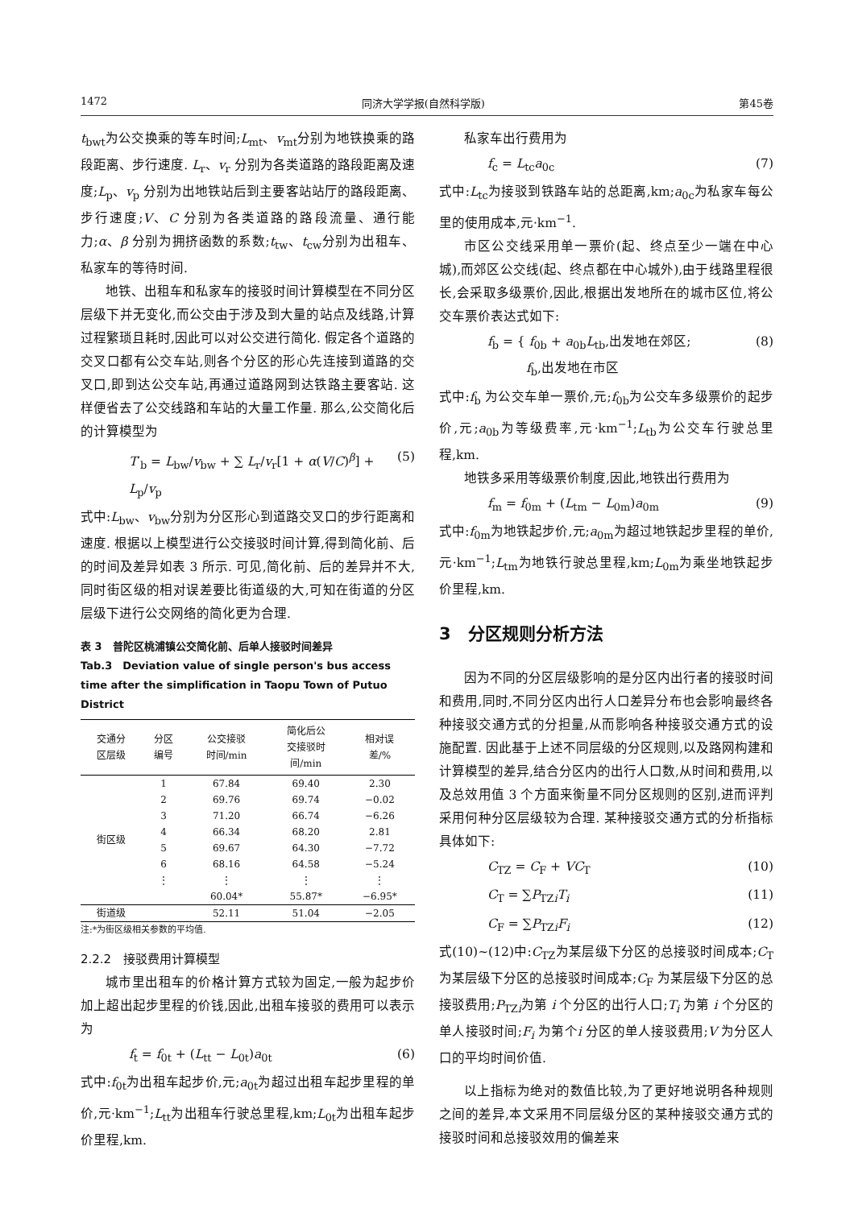1472 同济大学学报(自然科学版) 第45卷
t<sub>bwt</sub>为公交换乘的等车时间;L<sub>mt</sub>、v<sub>mt</sub>分别为地铁换乘的路段距离、步行速度. L<sub>r</sub>、v<sub>r</sub> 分别为各类道路的路段距离及速度;L<sub>p</sub>、v<sub>p</sub> 分别为出地铁站后到主要客站站厅的路段距离、步行速度;V、C 分别为各类道路的路段流量、通行能力;α、β 分别为拥挤函数的系数;t<sub>tw</sub>、t<sub>cw</sub>分别为出租车、私家车的等待时间.
地铁、出租车和私家车的接驳时间计算模型在不同分区层级下并无变化,而公交由于涉及到大量的站点及线路,计算过程繁琐且耗时,因此可以对公交进行简化. 假定各个道路的交叉口都有公交车站,则各个分区的形心先连接到道路的交叉口,即到达公交车站,再通过道路网到达铁路主要客站. 这样便省去了公交线路和车站的大量工作量. 那么,公交简化后的计算模型为
T′<sub>b</sub> = L<sub>bw</sub>/v<sub>bw</sub> + ∑ L<sub>r</sub>/v<sub>r</sub>[1 + α(V/C)<sup>β</sup>] + L<sub>p</sub>/v<sub>p</sub> (5)
式中:L<sub>bw</sub>、v<sub>bw</sub>分别为分区形心到道路交叉口的步行距离和速度. 根据以上模型进行公交接驳时间计算,得到简化前、后的时间及差异如表 3 所示. 可见,简化前、后的差异并不大,同时街区级的相对误差要比街道级的大,可知在街道的分区层级下进行公交网络的简化更为合理.
表 3　普陀区桃浦镇公交简化前、后单人接驳时间差异
Tab.3　Deviation value of single person's bus access time after the simplification in Taopu Town of Putuo District
| 交通分 区层级 | 分区 编号 | 公交接驳 时间/min | 简化后公 交接驳时 间/min | 相对误 差/% |
| --- | --- | --- | --- | --- |
| 街区级 | 1 | 67.84 | 69.40 | 2.30 |
| | 2 | 69.76 | 69.74 | −0.02 |
| | 3 | 71.20 | 66.74 | −6.26 |
| | 4 | 66.34 | 68.20 | 2.81 |
| | 5 | 69.67 | 64.30 | −7.72 |
| | 6 | 68.16 | 64.58 | −5.24 |
| | ⋮ | ⋮ | ⋮ | ⋮ |
| | | 60.04* | 55.87* | −6.95* |
| 街道级 | | 52.11 | 51.04 | −2.05 |
注:*为街区级相关参数的平均值.
2.2.2　接驳费用计算模型
城市里出租车的价格计算方式较为固定,一般为起步价加上超出起步里程的价钱,因此,出租车接驳的费用可以表示为
f<sub>t</sub> = f<sub>0t</sub> + (L<sub>tt</sub> − L<sub>0t</sub>)a<sub>0t</sub> (6)
式中:f<sub>0t</sub>为出租车起步价,元;a<sub>0t</sub>为超过出租车起步里程的单价,元·km<sup>−1</sup>;L<sub>tt</sub>为出租车行驶总里程,km;L<sub>0t</sub>为出租车起步价里程,km.
私家车出行费用为
f<sub>c</sub> = L<sub>tc</sub>a<sub>0c</sub> (7)
式中:L<sub>tc</sub>为接驳到铁路车站的总距离,km;a<sub>0c</sub>为私家车每公里的使用成本,元·km<sup>−1</sup>.
市区公交线采用单一票价(起、终点至少一端在中心城),而郊区公交线(起、终点都在中心城外),由于线路里程很长,会采取多级票价,因此,根据出发地所在的城市区位,将公交车票价表达式如下:
f<sub>b</sub> = { f<sub>0b</sub> + a<sub>0b</sub>L<sub>tb</sub>,出发地在郊区;
　　　f<sub>b</sub>,出发地在市区 (8)
式中:f<sub>b</sub> 为公交车单一票价,元;f<sub>0b</sub>为公交车多级票价的起步价,元;a<sub>0b</sub>为等级费率,元·km<sup>−1</sup>;L<sub>tb</sub>为公交车行驶总里程,km.
地铁多采用等级票价制度,因此,地铁出行费用为
f<sub>m</sub> = f<sub>0m</sub> + (L<sub>tm</sub> − L<sub>0m</sub>)a<sub>0m</sub> (9)
式中:f<sub>0m</sub>为地铁起步价,元;a<sub>0m</sub>为超过地铁起步里程的单价,元·km<sup>−1</sup>;L<sub>tm</sub>为地铁行驶总里程,km;L<sub>0m</sub>为乘坐地铁起步价里程,km.
3　分区规则分析方法
因为不同的分区层级影响的是分区内出行者的接驳时间和费用,同时,不同分区内出行人口差异分布也会影响最终各种接驳交通方式的分担量,从而影响各种接驳交通方式的设施配置. 因此基于上述不同层级的分区规则,以及路网构建和计算模型的差异,结合分区内的出行人口数,从时间和费用,以及总效用值 3 个方面来衡量不同分区规则的区别,进而评判采用何种分区层级较为合理. 某种接驳交通方式的分析指标具体如下:
C<sub>TZ</sub> = C<sub>F</sub> + VC<sub>T</sub> (10)
C<sub>T</sub> = ∑P<sub>TZi</sub>T<sub>i</sub> (11)
C<sub>F</sub> = ∑P<sub>TZi</sub>F<sub>i</sub> (12)
式(10)~(12)中:C<sub>TZ</sub>为某层级下分区的总接驳时间成本;C<sub>T</sub> 为某层级下分区的总接驳时间成本;C<sub>F</sub> 为某层级下分区的总接驳费用;P<sub>TZi</sub>为第 i 个分区的出行人口;T<sub>i</sub> 为第 i 个分区的单人接驳时间;F<sub>i</sub> 为第个i 分区的单人接驳费用;V 为分区人口的平均时间价值.
以上指标为绝对的数值比较,为了更好地说明各种规则之间的差异,本文采用不同层级分区的某种接驳交通方式的接驳时间和总接驳效用的偏差来